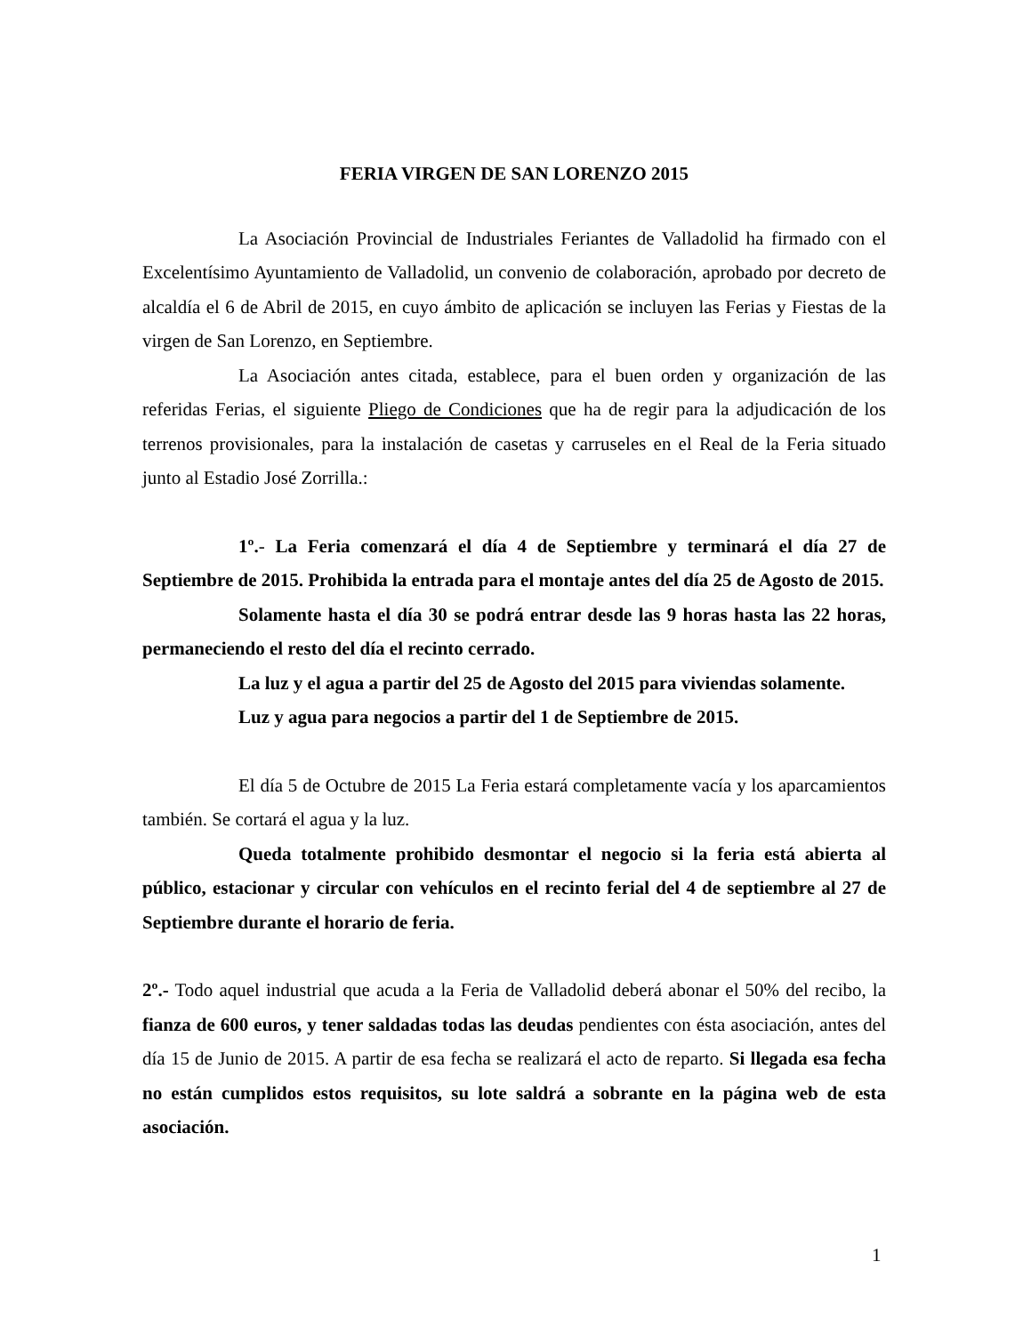FERIA VIRGEN DE SAN LORENZO 2015
La Asociación Provincial de Industriales Feriantes de Valladolid ha firmado con el Excelentísimo Ayuntamiento de Valladolid, un convenio de colaboración, aprobado por decreto de alcaldía el 6 de Abril de 2015, en cuyo ámbito de aplicación se incluyen las Ferias y Fiestas de la virgen de San Lorenzo, en Septiembre.
La Asociación antes citada, establece, para el buen orden y organización de las referidas Ferias, el siguiente Pliego de Condiciones que ha de regir para la adjudicación de los terrenos provisionales, para la instalación de casetas y carruseles en el Real de la Feria situado junto al Estadio José Zorrilla.:
1º.- La Feria comenzará el día 4 de Septiembre y terminará el día 27 de Septiembre de 2015. Prohibida la entrada para el montaje antes del día 25 de Agosto de 2015.
Solamente hasta el día 30 se podrá entrar desde las 9 horas hasta las 22 horas, permaneciendo el resto del día el recinto cerrado.
La luz y el agua a partir del 25 de Agosto del 2015 para viviendas solamente.
Luz y agua para negocios a partir del 1 de Septiembre de 2015.
El día 5 de Octubre de 2015 La Feria estará completamente vacía y los aparcamientos también. Se cortará el agua y la luz.
Queda totalmente prohibido desmontar el negocio si la feria está abierta al público, estacionar y circular con vehículos en el recinto ferial del 4 de septiembre al 27 de Septiembre durante el horario de feria.
2º.- Todo aquel industrial que acuda a la Feria de Valladolid deberá abonar el 50% del recibo, la fianza de 600 euros, y tener saldadas todas las deudas pendientes con ésta asociación, antes del día 15 de Junio de 2015. A partir de esa fecha se realizará el acto de reparto. Si llegada esa fecha no están cumplidos estos requisitos, su lote saldrá a sobrante en la página web de esta asociación.
1